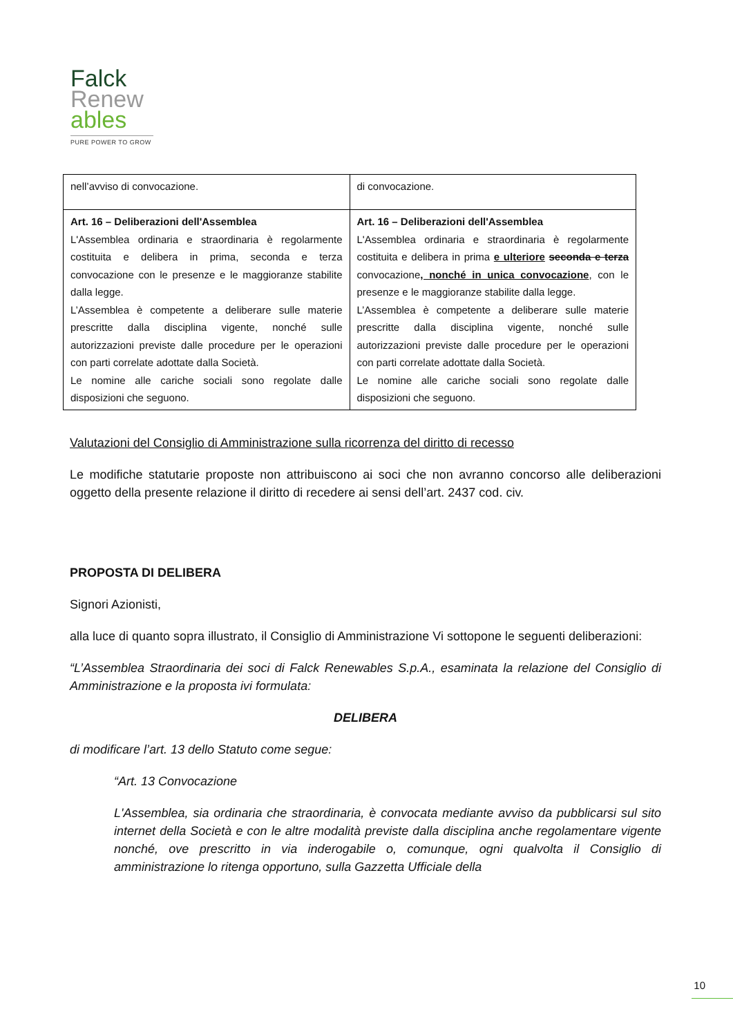Falck
Renew
ables
PURE POWER TO GROW
| nell’avviso di convocazione. | di convocazione. |
| Art. 16 – Deliberazioni dell'Assemblea L'Assemblea ordinaria e straordinaria è regolarmente costituita e delibera in prima, seconda e terza convocazione con le presenze e le maggioranze stabilite dalla legge. L’Assemblea è competente a deliberare sulle materie prescritte dalla disciplina vigente, nonché sulle autorizzazioni previste dalle procedure per le operazioni con parti correlate adottate dalla Società. Le nomine alle cariche sociali sono regolate dalle disposizioni che seguono. | Art. 16 – Deliberazioni dell'Assemblea L'Assemblea ordinaria e straordinaria è regolarmente costituita e delibera in prima e ulteriore seconda e terza convocazione , nonché in unica convocazione , con le presenze e le maggioranze stabilite dalla legge. L’Assemblea è competente a deliberare sulle materie prescritte dalla disciplina vigente, nonché sulle autorizzazioni previste dalle procedure per le operazioni con parti correlate adottate dalla Società. Le nomine alle cariche sociali sono regolate dalle disposizioni che seguono. |
Valutazioni del Consiglio di Amministrazione sulla ricorrenza del diritto di recesso
Le modifiche statutarie proposte non attribuiscono ai soci che non avranno concorso alle deliberazioni oggetto della presente relazione il diritto di recedere ai sensi dell’art. 2437 cod. civ.
PROPOSTA DI DELIBERA
Signori Azionisti,
alla luce di quanto sopra illustrato, il Consiglio di Amministrazione Vi sottopone le seguenti deliberazioni:
“L’Assemblea Straordinaria dei soci di Falck Renewables S.p.A., esaminata la relazione del Consiglio di Amministrazione e la proposta ivi formulata:
DELIBERA
di modificare l’art. 13 dello Statuto come segue:
“Art. 13 Convocazione
L'Assemblea, sia ordinaria che straordinaria, è convocata mediante avviso da pubblicarsi sul sito internet della Società e con le altre modalità previste dalla disciplina anche regolamentare vigente nonché, ove prescritto in via inderogabile o, comunque, ogni qualvolta il Consiglio di amministrazione lo ritenga opportuno, sulla Gazzetta Ufficiale della
10